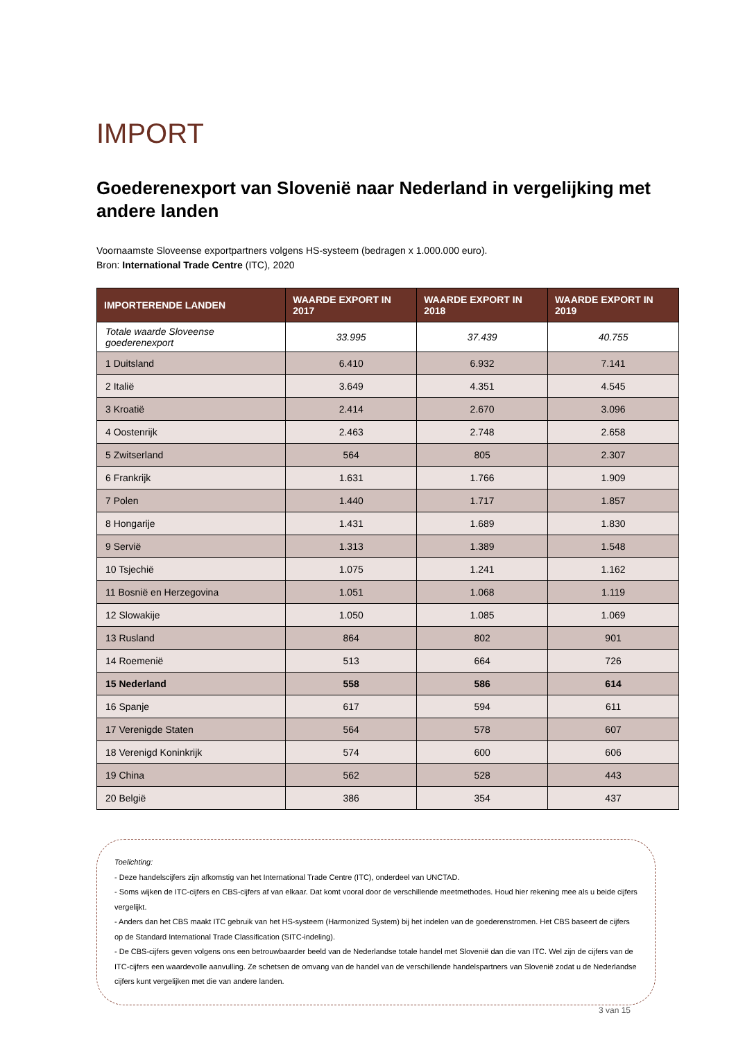IMPORT
Goederenexport van Slovenië naar Nederland in vergelijking met andere landen
Voornaamste Sloveense exportpartners volgens HS-systeem (bedragen x 1.000.000 euro).
Bron: International Trade Centre (ITC), 2020
| IMPORTERENDE LANDEN | WAARDE EXPORT IN 2017 | WAARDE EXPORT IN 2018 | WAARDE EXPORT IN 2019 |
| --- | --- | --- | --- |
| Totale waarde Sloveense goederenexport | 33.995 | 37.439 | 40.755 |
| 1 Duitsland | 6.410 | 6.932 | 7.141 |
| 2 Italië | 3.649 | 4.351 | 4.545 |
| 3 Kroatië | 2.414 | 2.670 | 3.096 |
| 4 Oostenrijk | 2.463 | 2.748 | 2.658 |
| 5 Zwitserland | 564 | 805 | 2.307 |
| 6 Frankrijk | 1.631 | 1.766 | 1.909 |
| 7 Polen | 1.440 | 1.717 | 1.857 |
| 8 Hongarije | 1.431 | 1.689 | 1.830 |
| 9 Servië | 1.313 | 1.389 | 1.548 |
| 10 Tsjechië | 1.075 | 1.241 | 1.162 |
| 11 Bosnië en Herzegovina | 1.051 | 1.068 | 1.119 |
| 12 Slowakije | 1.050 | 1.085 | 1.069 |
| 13 Rusland | 864 | 802 | 901 |
| 14 Roemenië | 513 | 664 | 726 |
| 15 Nederland | 558 | 586 | 614 |
| 16 Spanje | 617 | 594 | 611 |
| 17 Verenigde Staten | 564 | 578 | 607 |
| 18 Verenigd Koninkrijk | 574 | 600 | 606 |
| 19 China | 562 | 528 | 443 |
| 20 België | 386 | 354 | 437 |
Toelichting:
- Deze handelscijfers zijn afkomstig van het International Trade Centre (ITC), onderdeel van UNCTAD.
- Soms wijken de ITC-cijfers en CBS-cijfers af van elkaar. Dat komt vooral door de verschillende meetmethodes. Houd hier rekening mee als u beide cijfers vergelijkt.
- Anders dan het CBS maakt ITC gebruik van het HS-systeem (Harmonized System) bij het indelen van de goederenstromen. Het CBS baseert de cijfers op de Standard International Trade Classification (SITC-indeling).
- De CBS-cijfers geven volgens ons een betrouwbaarder beeld van de Nederlandse totale handel met Slovenië dan die van ITC. Wel zijn de cijfers van de ITC-cijfers een waardevolle aanvulling. Ze schetsen de omvang van de handel van de verschillende handelspartners van Slovenië zodat u de Nederlandse cijfers kunt vergelijken met die van andere landen.
3 van 15